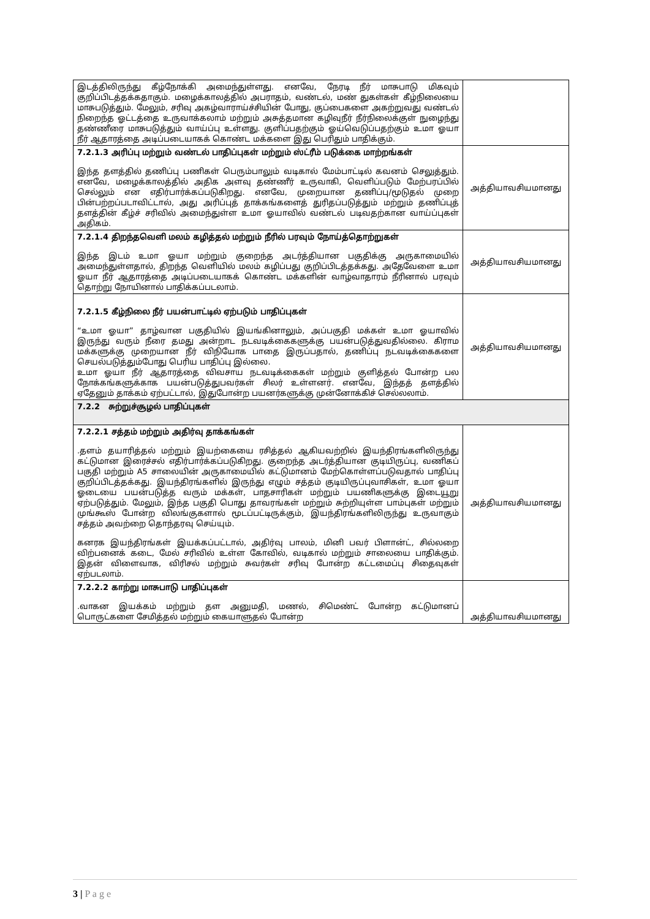| இடத்திலிருந்து கீழ்நோக்கி அமைந்துள்ளது. எனவே, நேரடி நீர் மாசுபாடு மிகவும் குறிப்பிடத்தக்கதாகும். மழைக்காலத்தில் அபராதம், வண்டல், மண் துகள்கள் கீழ்நிலையை மாசுபடுத்தும். மேலும், சரிவு அகழ்வாராய்ச்சியின் போது, குப்பைகளை அகற்றுவது வண்டல் நிறைந்த ஓட்டத்தை உருவாக்கலாம் மற்றும் அசுத்தமான கழிவுநீர் நீர்நிலைக்குள் நுழைந்து தண்ணீரை மாசுபடுத்தும் வாய்ப்பு உள்ளது. குளிப்பதற்கும் ஓய்வெடுப்பதற்கும் உமா ஓயா நீர் ஆதாரத்தை அடிப்படையாகக் கொண்ட மக்களை இது பெரிதும் பாதிக்கும். | |
| 7.2.1.3 அரிப்பு மற்றும் வண்டல் பாதிப்புகள் மற்றும் ஸ்ட்ரீம் படுக்கை மாற்றங்கள் இந்த தளத்தில் தணிப்பு பணிகள் பெரும்பாலும் வடிகால் மேம்பாட்டில் கவனம் செலுத்தும். எனவே, மழைக்காலத்தில் அதிக அளவு தண்ணீர் உருவாகி, வெளிப்படும் மேற்பரப்பில் செல்லும் என எதிர்பார்க்கப்படுகிறது. எனவே, முறையான தணிப்பு/மூடுதல் முறை பின்பற்றப்படாவிட்டால், அது அரிப்புத் தாக்கங்களைத் துரிதப்படுத்தும் மற்றும் தணிப்புத் தளத்தின் கீழ்ச் சரிவில் அமைந்துள்ள உமா ஓயாவில் வண்டல் படிவதற்கான வாய்ப்புகள் அதிகம். | அத்தியாவசியமானது |
| 7.2.1.4 திறந்தவெளி மலம் கழித்தல் மற்றும் நீரில் பரவும் நோய்த்தொற்றுகள் இந்த இடம் உமா ஓயா மற்றும் குறைந்த அடர்த்தியான பகுதிக்கு அருகாமையில் அமைந்துள்ளதால், திறந்த வெளியில் மலம் கழிப்பது குறிப்பிடத்தக்கது. அதேவேளை உமா ஓயா நீர் ஆதாரத்தை அடிப்படையாகக் கொண்ட மக்களின் வாழ்வாதாரம் நீரினால் பரவும் தொற்று நோயினால் பாதிக்கப்படலாம். | அத்தியாவசியமானது |
| 7.2.1.5 கீழ்நிலை நீர் பயன்பாட்டில் ஏற்படும் பாதிப்புகள் “உமா ஓயா” தாழ்வான பகுதியில் இயங்கினாலும், அப்பகுதி மக்கள் உமா ஓயாவில் இருந்து வரும் நீரை தமது அன்றாட நடவடிக்கைகளுக்கு பயன்படுத்துவதில்லை. கிராம மக்களுக்கு முறையான நீர் விநியோக பாதை இருப்பதால், தணிப்பு நடவடிக்கைகளை செயல்படுத்தும்போது பெரிய பாதிப்பு இல்லை. உமா ஓயா நீர் ஆதாரத்தை விவசாய நடவடிக்கைகள் மற்றும் குளித்தல் போன்ற பல நோக்கங்களுக்காக பயன்படுத்துபவர்கள் சிலர் உள்ளனர். எனவே, இந்தத் தளத்தில் ஏதேனும் தாக்கம் ஏற்பட்டால், இதுபோன்ற பயனர்களுக்கு முன்னோக்கிச் செல்லலாம். | அத்தியாவசியமானது |
| 7.2.2 சுற்றுச்சூழல் பாதிப்புகள் | |
| 7.2.2.1 சத்தம் மற்றும் அதிர்வு தாக்கங்கள் .தளம் தயாரித்தல் மற்றும் இயற்கையை ரசித்தல் ஆகியவற்றில் இயந்திரங்களிலிருந்து கட்டுமான இரைச்சல் எதிர்பார்க்கப்படுகிறது. குறைந்த அடர்த்தியான குடியிருப்பு, வணிகப் பகுதி மற்றும் A5 சாலையின் அருகாமையில் கட்டுமானம் மேற்கொள்ளப்படுவதால் பாதிப்பு குறிப்பிடத்தக்கது. இயந்திரங்களில் இருந்து எழும் சத்தம் குடியிருப்புவாசிகள், உமா ஓயா ஓடையை பயன்படுத்த வரும் மக்கள், பாதசாரிகள் மற்றும் பயணிகளுக்கு இடையூறு ஏற்படுத்தும். மேலும், இந்த பகுதி பொது தாவரங்கள் மற்றும் சுற்றியுள்ள பாம்புகள் மற்றும் முங்கூஸ் போன்ற விலங்குகளால் மூடப்பட்டிருக்கும், இயந்திரங்களிலிருந்து உருவாகும் சத்தம் அவற்றை தொந்தரவு செய்யும். கனரக இயந்திரங்கள் இயக்கப்பட்டால், அதிர்வு பாலம், மினி பவர் பிளான்ட், சில்லறை விற்பனைக் கடை, மேல் சரிவில் உள்ள கோவில், வடிகால் மற்றும் சாலையை பாதிக்கும். இதன் விளைவாக, விரிசல் மற்றும் சுவர்கள் சரிவு போன்ற கட்டமைப்பு சிதைவுகள் ஏற்படலாம். | அத்தியாவசியமானது |
| 7.2.2.2 காற்று மாசுபாடு பாதிப்புகள் .வாகன இயக்கம் மற்றும் தள அனுமதி, மணல், சிமெண்ட் போன்ற கட்டுமானப் பொருட்களை சேமித்தல் மற்றும் கையாளுதல் போன்ற | அத்தியாவசியமானது |
3 | P a g e